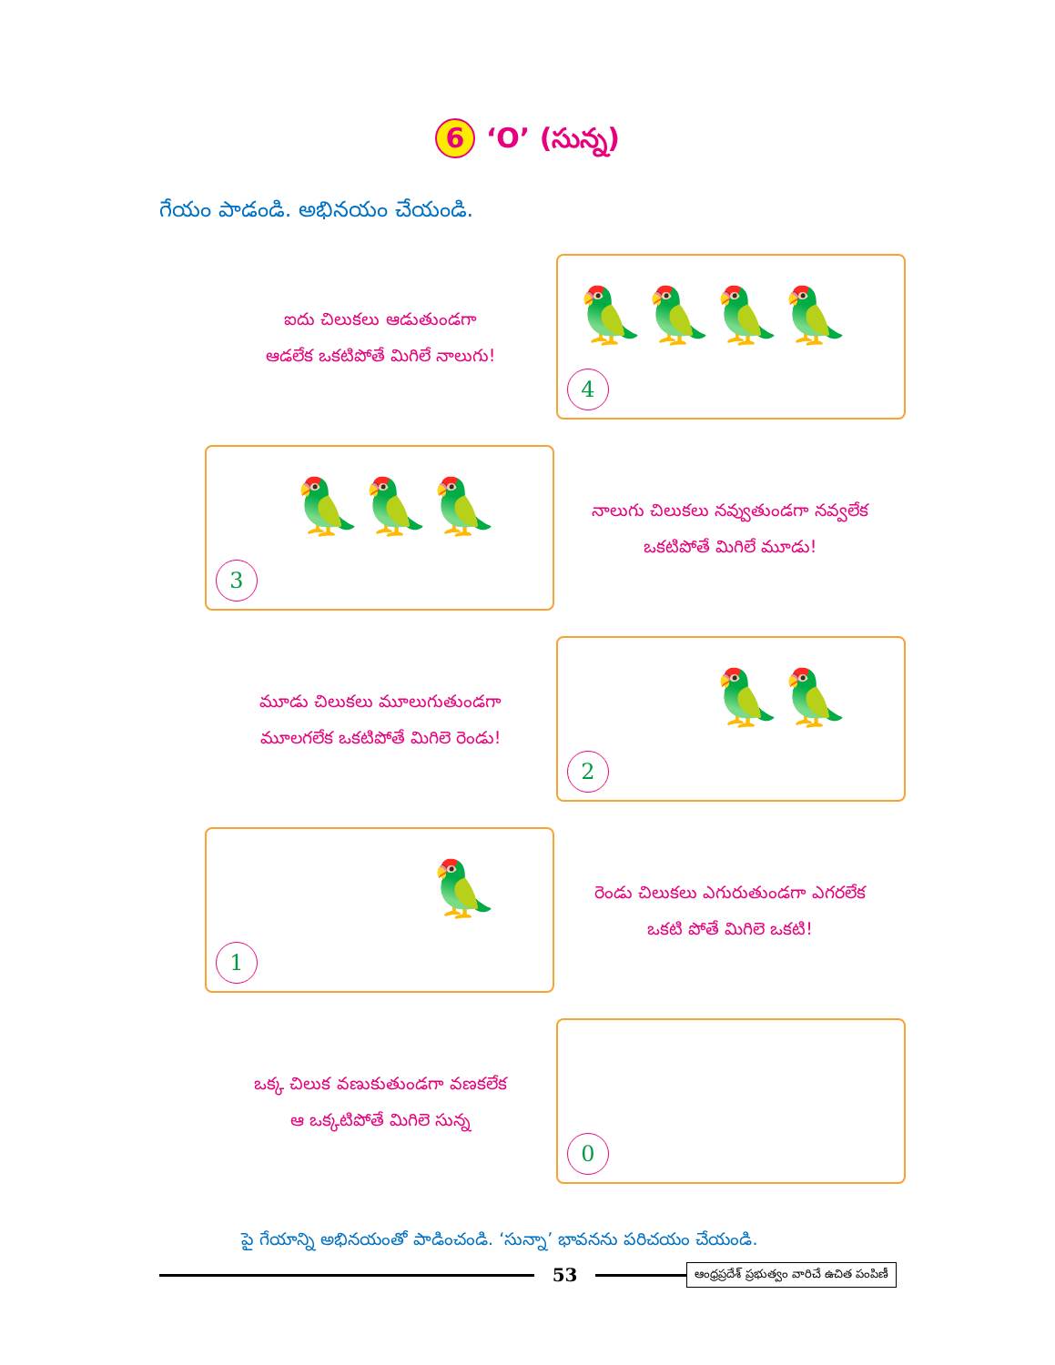6 ‘O’ (సున్న)
గేయం పాడండి. అభినయం చేయండి.
ఐదు చిలుకలు ఆడుతుండగా
ఆడలేక ఒకటిపోతే మిగిలే నాలుగు!
🦜🦜🦜🦜
4
🦜🦜🦜
3
నాలుగు చిలుకలు నవ్వుతుండగా నవ్వలేక
ఒకటిపోతే మిగిలే మూడు!
మూడు చిలుకలు మూలుగుతుండగా
మూలగలేక ఒకటిపోతే మిగిలె రెండు!
🦜🦜
2
🦜
1
రెండు చిలుకలు ఎగురుతుండగా ఎగరలేక
ఒకటి పోతే మిగిలె ఒకటి!
ఒక్క చిలుక వణుకుతుండగా వణకలేక
ఆ ఒక్కటిపోతే మిగిలె సున్న
0
పై గేయాన్ని అభినయంతో పాడించండి. ‘సున్నా’ భావనను పరిచయం చేయండి.
53
ఆంధ్రప్రదేశ్ ప్రభుత్వం వారిచే ఉచిత పంపిణీ